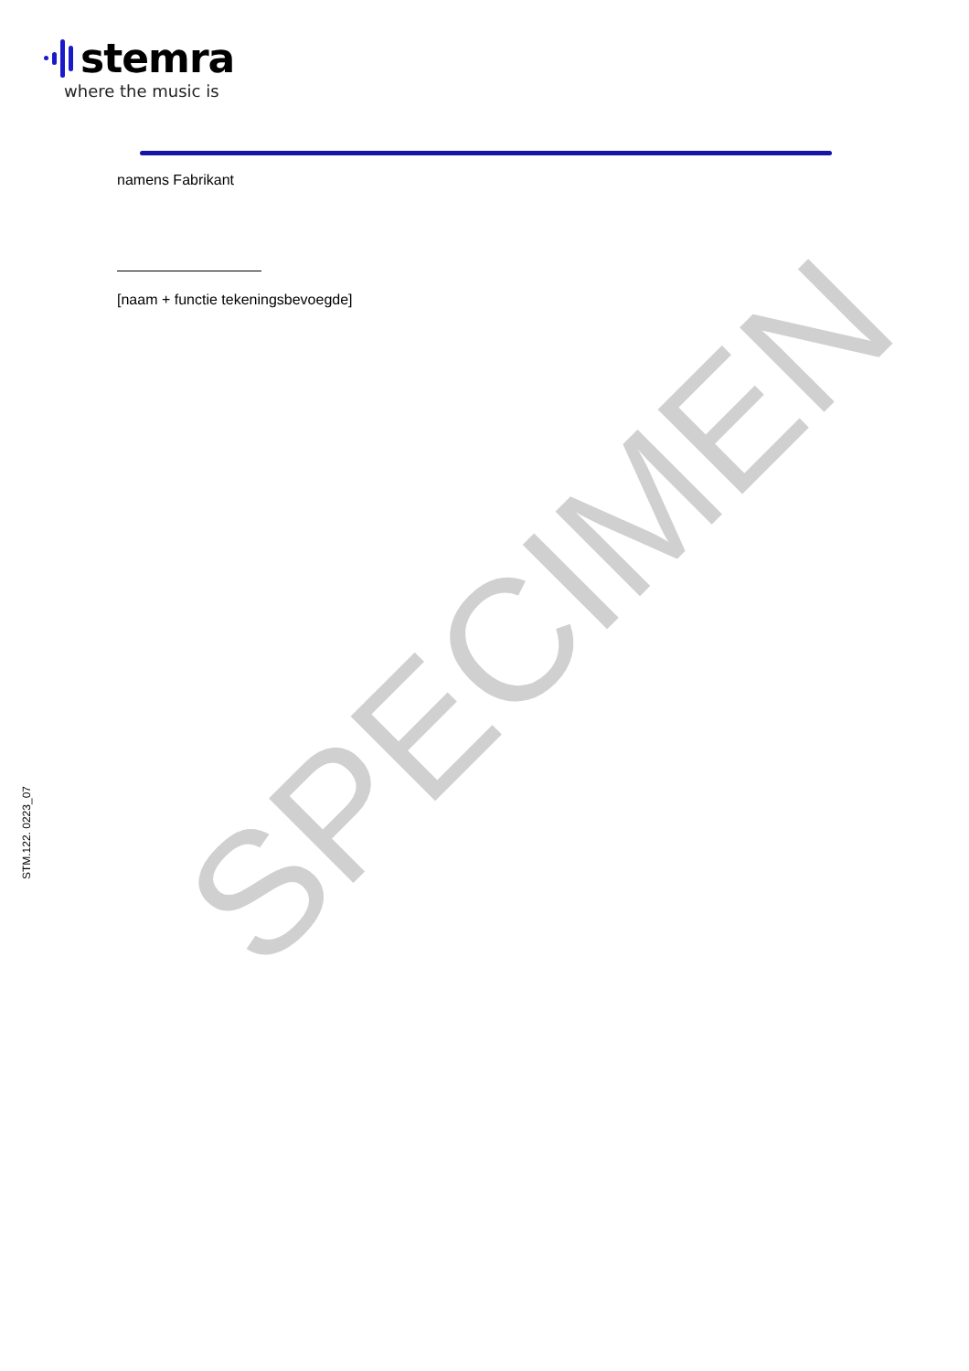stemra
where the music is
namens Fabrikant
[naam + functie tekeningsbevoegde]
STM.122. 0223_07
SPECIMEN